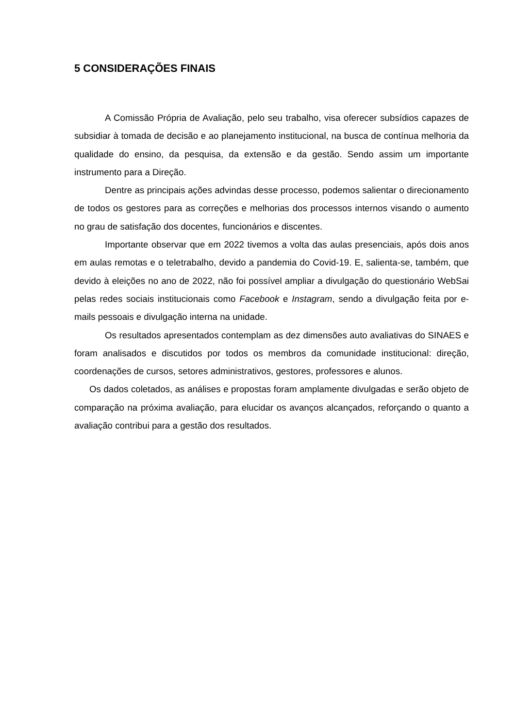5 CONSIDERAÇÕES FINAIS
A Comissão Própria de Avaliação, pelo seu trabalho, visa oferecer subsídios capazes de subsidiar à tomada de decisão e ao planejamento institucional, na busca de contínua melhoria da qualidade do ensino, da pesquisa, da extensão e da gestão. Sendo assim um importante instrumento para a Direção.
Dentre as principais ações advindas desse processo, podemos salientar o direcionamento de todos os gestores para as correções e melhorias dos processos internos visando o aumento no grau de satisfação dos docentes, funcionários e discentes.
Importante observar que em 2022 tivemos a volta das aulas presenciais, após dois anos em aulas remotas e o teletrabalho, devido a pandemia do Covid-19. E, salienta-se, também, que devido à eleições no ano de 2022, não foi possível ampliar a divulgação do questionário WebSai pelas redes sociais institucionais como Facebook e Instagram, sendo a divulgação feita por e-mails pessoais e divulgação interna na unidade.
Os resultados apresentados contemplam as dez dimensões auto avaliativas do SINAES e foram analisados e discutidos por todos os membros da comunidade institucional: direção, coordenações de cursos, setores administrativos, gestores, professores e alunos.
Os dados coletados, as análises e propostas foram amplamente divulgadas e serão objeto de comparação na próxima avaliação, para elucidar os avanços alcançados, reforçando o quanto a avaliação contribui para a gestão dos resultados.